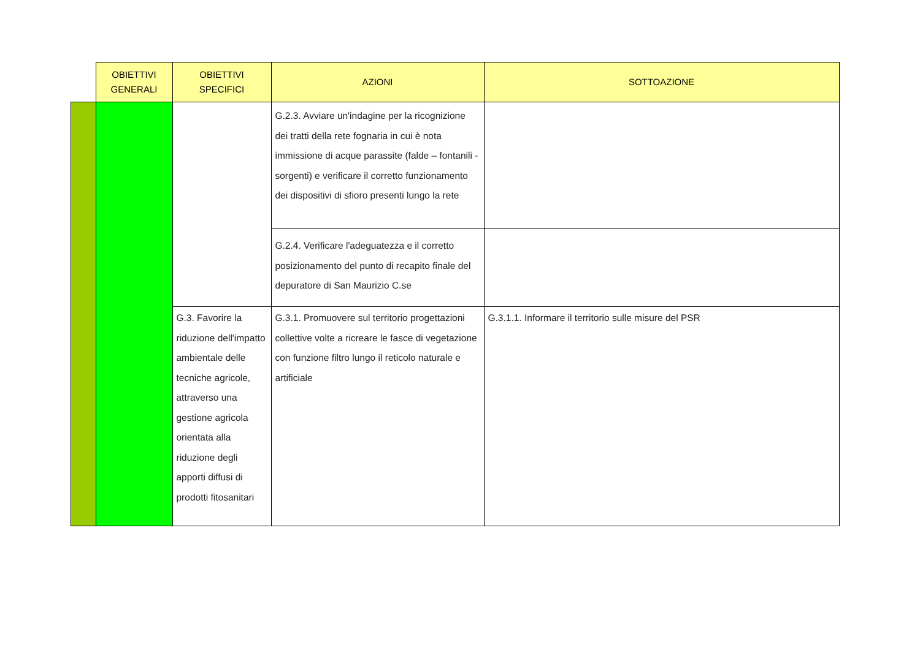| | OBIETTIVI GENERALI | OBIETTIVI SPECIFICI | AZIONI | SOTTOAZIONE |
| --- | --- | --- | --- | --- |
| | | | G.2.3. Avviare un'indagine per la ricognizione dei tratti della rete fognaria in cui è nota immissione di acque parassite (falde – fontanili - sorgenti) e verificare il corretto funzionamento dei dispositivi di sfioro presenti lungo la rete | |
| | | | G.2.4. Verificare l'adeguatezza e il corretto posizionamento del punto di recapito finale del depuratore di San Maurizio C.se | |
| | | G.3. Favorire la riduzione dell'impatto ambientale delle tecniche agricole, attraverso una gestione agricola orientata alla riduzione degli apporti diffusi di prodotti fitosanitari | G.3.1. Promuovere sul territorio progettazioni collettive volte a ricreare le fasce di vegetazione con funzione filtro lungo il reticolo naturale e artificiale | G.3.1.1. Informare il territorio sulle misure del PSR |